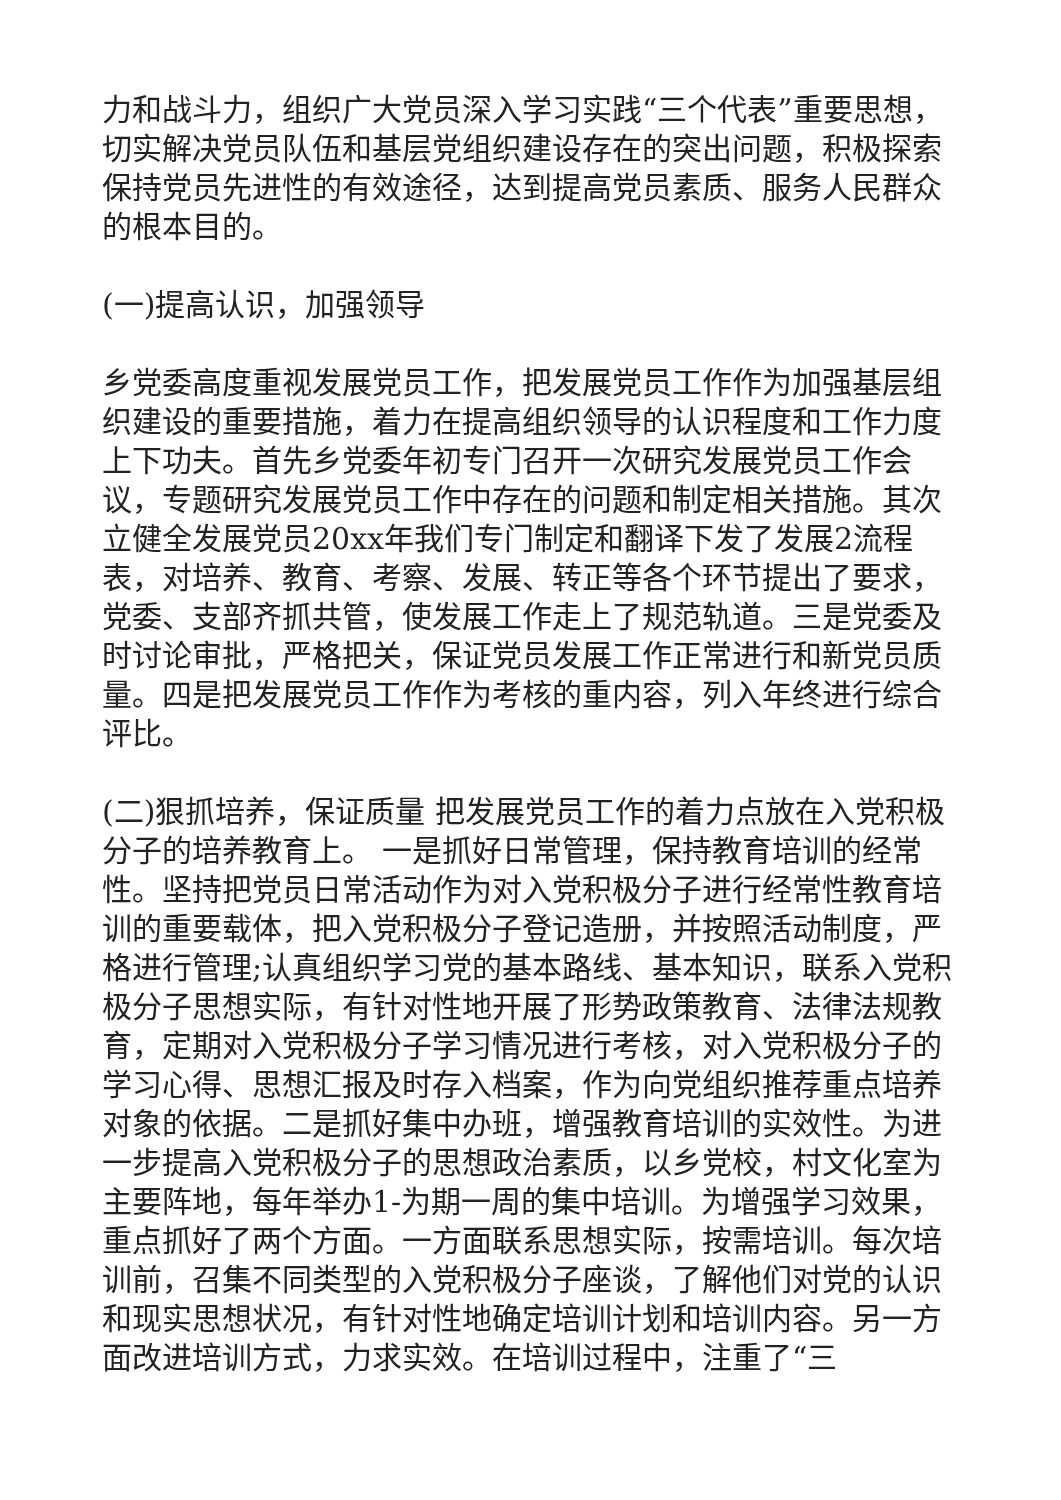力和战斗力，组织广大党员深入学习实践“三个代表”重要思想，切实解决党员队伍和基层党组织建设存在的突出问题，积极探索保持党员先进性的有效途径，达到提高党员素质、服务人民群众的根本目的。
(一)提高认识，加强领导
乡党委高度重视发展党员工作，把发展党员工作作为加强基层组织建设的重要措施，着力在提高组织领导的认识程度和工作力度上下功夫。首先乡党委年初专门召开一次研究发展党员工作会议，专题研究发展党员工作中存在的问题和制定相关措施。其次立健全发展党员20xx年我们专门制定和翻译下发了发展2流程表，对培养、教育、考察、发展、转正等各个环节提出了要求，党委、支部齐抓共管，使发展工作走上了规范轨道。三是党委及时讨论审批，严格把关，保证党员发展工作正常进行和新党员质量。四是把发展党员工作作为考核的重内容，列入年终进行综合评比。
(二)狠抓培养，保证质量 把发展党员工作的着力点放在入党积极分子的培养教育上。 一是抓好日常管理，保持教育培训的经常性。坚持把党员日常活动作为对入党积极分子进行经常性教育培训的重要载体，把入党积极分子登记造册，并按照活动制度，严格进行管理;认真组织学习党的基本路线、基本知识，联系入党积极分子思想实际，有针对性地开展了形势政策教育、法律法规教育，定期对入党积极分子学习情况进行考核，对入党积极分子的学习心得、思想汇报及时存入档案，作为向党组织推荐重点培养对象的依据。二是抓好集中办班，增强教育培训的实效性。为进一步提高入党积极分子的思想政治素质，以乡党校，村文化室为主要阵地，每年举办1-为期一周的集中培训。为增强学习效果，重点抓好了两个方面。一方面联系思想实际，按需培训。每次培训前，召集不同类型的入党积极分子座谈，了解他们对党的认识和现实思想状况，有针对性地确定培训计划和培训内容。另一方面改进培训方式，力求实效。在培训过程中，注重了“三